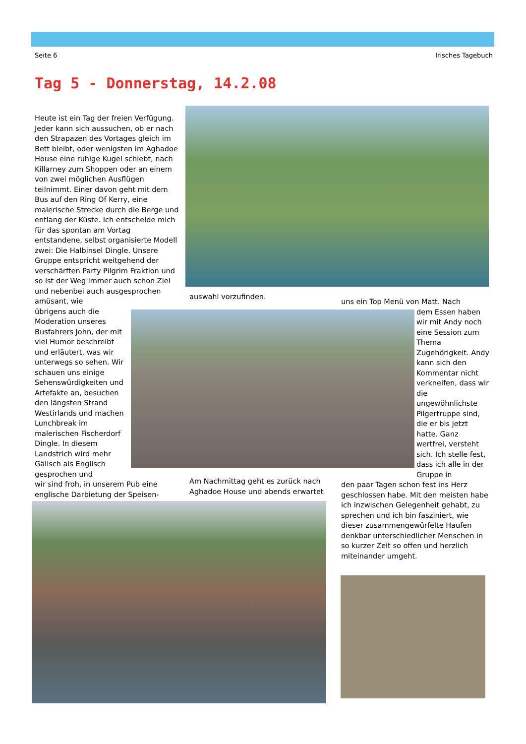Seite 6 Irisches Tagebuch
Tag 5 - Donnerstag, 14.2.08
Heute ist ein Tag der freien Verfügung. Jeder kann sich aussuchen, ob er nach den Strapazen des Vortages gleich im Bett bleibt, oder wenigsten im Aghadoe House eine ruhige Kugel schiebt, nach Killarney zum Shoppen oder an einem von zwei möglichen Ausflügen teilnimmt. Einer davon geht mit dem Bus auf den Ring Of Kerry, eine malerische Strecke durch die Berge und entlang der Küste. Ich entscheide mich für das spontan am Vortag entstandene, selbst organisierte Modell zwei: Die Halbinsel Dingle. Unsere Gruppe entspricht weitgehend der verschärften Party Pilgrim Fraktion und so ist der Weg immer auch schon Ziel und nebenbei auch ausgesprochen amüsant, wie
übrigens auch die Moderation unseres Busfahrers John, der mit viel Humor beschreibt und erläutert, was wir unterwegs so sehen. Wir schauen uns einige Sehenswürdigkeiten und Artefakte an, besuchen den längsten Strand Westirlands und machen Lunchbreak im malerischen Fischerdorf Dingle. In diesem Landstrich wird mehr Gälisch als Englisch gesprochen und
wir sind froh, in unserem Pub eine englische Darbietung der Speisen-
auswahl vorzufinden.
Am Nachmittag geht es zurück nach Aghadoe House und abends erwartet
uns ein Top Menü von Matt. Nach
dem Essen haben wir mit Andy noch eine Session zum Thema Zugehörigkeit. Andy kann sich den Kommentar nicht verkneifen, dass wir die ungewöhnlichste Pilgertruppe sind, die er bis jetzt hatte. Ganz wertfrei, versteht sich. Ich stelle fest, dass ich alle in der Gruppe in
den paar Tagen schon fest ins Herz geschlossen habe. Mit den meisten habe ich inzwischen Gelegenheit gehabt, zu sprechen und ich bin fasziniert, wie dieser zusammengewürfelte Haufen denkbar unterschiedlicher Menschen in so kurzer Zeit so offen und herzlich miteinander umgeht.